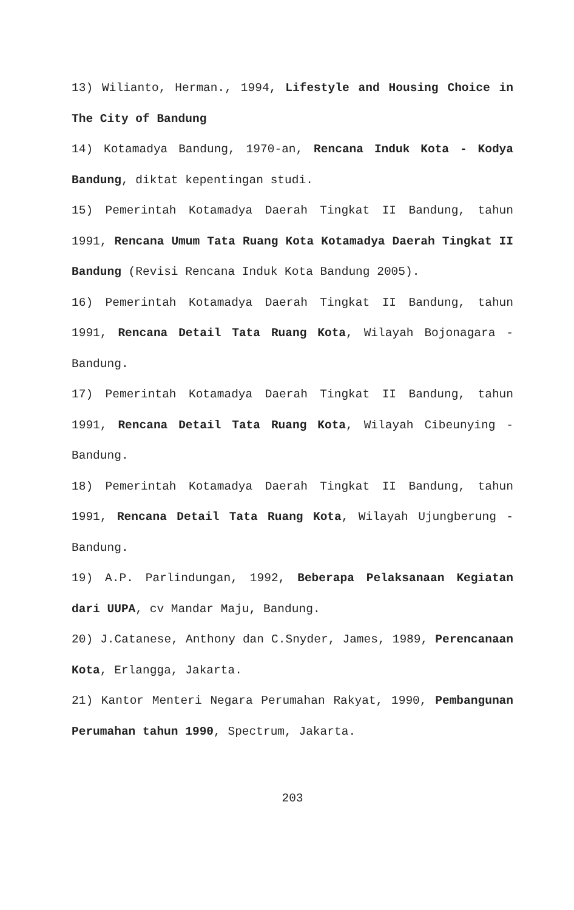13) Wilianto, Herman., 1994, Lifestyle and Housing Choice in The City of Bandung
14) Kotamadya Bandung, 1970-an, Rencana Induk Kota - Kodya Bandung, diktat kepentingan studi.
15) Pemerintah Kotamadya Daerah Tingkat II Bandung, tahun 1991, Rencana Umum Tata Ruang Kota Kotamadya Daerah Tingkat II Bandung (Revisi Rencana Induk Kota Bandung 2005).
16) Pemerintah Kotamadya Daerah Tingkat II Bandung, tahun 1991, Rencana Detail Tata Ruang Kota, Wilayah Bojonagara - Bandung.
17) Pemerintah Kotamadya Daerah Tingkat II Bandung, tahun 1991, Rencana Detail Tata Ruang Kota, Wilayah Cibeunying - Bandung.
18) Pemerintah Kotamadya Daerah Tingkat II Bandung, tahun 1991, Rencana Detail Tata Ruang Kota, Wilayah Ujungberung - Bandung.
19) A.P. Parlindungan, 1992, Beberapa Pelaksanaan Kegiatan dari UUPA, cv Mandar Maju, Bandung.
20) J.Catanese, Anthony dan C.Snyder, James, 1989, Perencanaan Kota, Erlangga, Jakarta.
21) Kantor Menteri Negara Perumahan Rakyat, 1990, Pembangunan Perumahan tahun 1990, Spectrum, Jakarta.
203